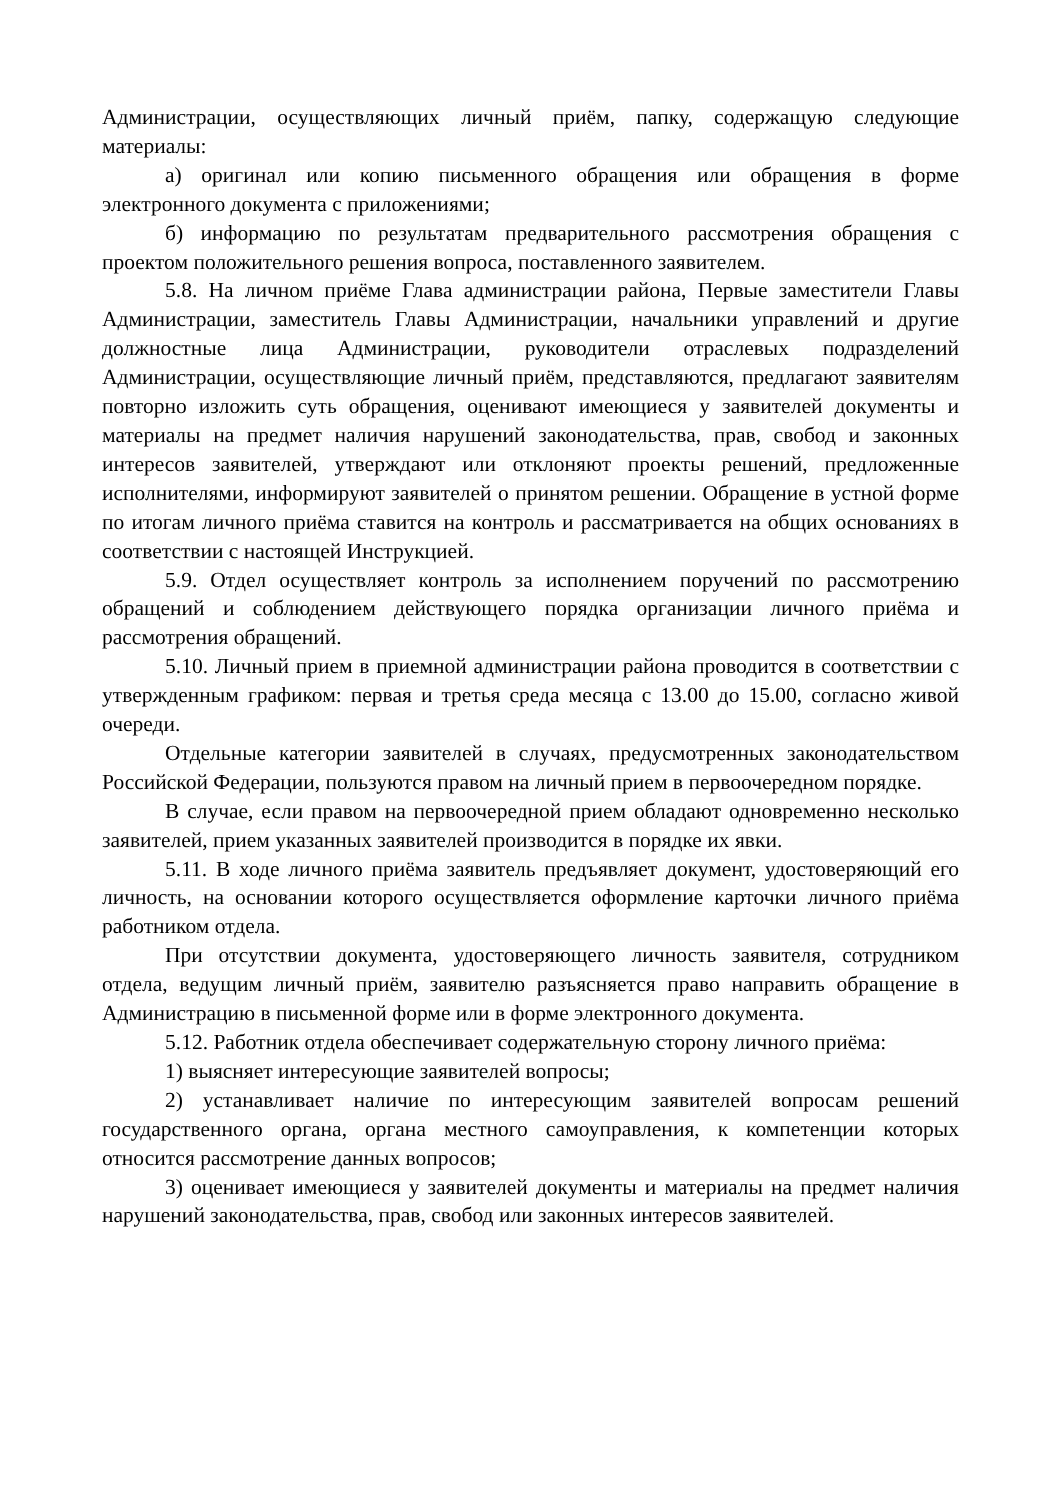Администрации, осуществляющих личный приём, папку, содержащую следующие материалы:
а) оригинал или копию письменного обращения или обращения в форме электронного документа с приложениями;
б) информацию по результатам предварительного рассмотрения обращения с проектом положительного решения вопроса, поставленного заявителем.
5.8. На личном приёме Глава администрации района, Первые заместители Главы Администрации, заместитель Главы Администрации, начальники управлений и другие должностные лица Администрации, руководители отраслевых подразделений Администрации, осуществляющие личный приём, представляются, предлагают заявителям повторно изложить суть обращения, оценивают имеющиеся у заявителей документы и материалы на предмет наличия нарушений законодательства, прав, свобод и законных интересов заявителей, утверждают или отклоняют проекты решений, предложенные исполнителями, информируют заявителей о принятом решении. Обращение в устной форме по итогам личного приёма ставится на контроль и рассматривается на общих основаниях в соответствии с настоящей Инструкцией.
5.9. Отдел осуществляет контроль за исполнением поручений по рассмотрению обращений и соблюдением действующего порядка организации личного приёма и рассмотрения обращений.
5.10. Личный прием в приемной администрации района проводится в соответствии с утвержденным графиком: первая и третья среда месяца с 13.00 до 15.00, согласно живой очереди.
Отдельные категории заявителей в случаях, предусмотренных законодательством Российской Федерации, пользуются правом на личный прием в первоочередном порядке.
В случае, если правом на первоочередной прием обладают одновременно несколько заявителей, прием указанных заявителей производится в порядке их явки.
5.11. В ходе личного приёма заявитель предъявляет документ, удостоверяющий его личность, на основании которого осуществляется оформление карточки личного приёма работником отдела.
При отсутствии документа, удостоверяющего личность заявителя, сотрудником отдела, ведущим личный приём, заявителю разъясняется право направить обращение в Администрацию в письменной форме или в форме электронного документа.
5.12. Работник отдела обеспечивает содержательную сторону личного приёма:
1) выясняет интересующие заявителей вопросы;
2) устанавливает наличие по интересующим заявителей вопросам решений государственного органа, органа местного самоуправления, к компетенции которых относится рассмотрение данных вопросов;
3) оценивает имеющиеся у заявителей документы и материалы на предмет наличия нарушений законодательства, прав, свобод или законных интересов заявителей.